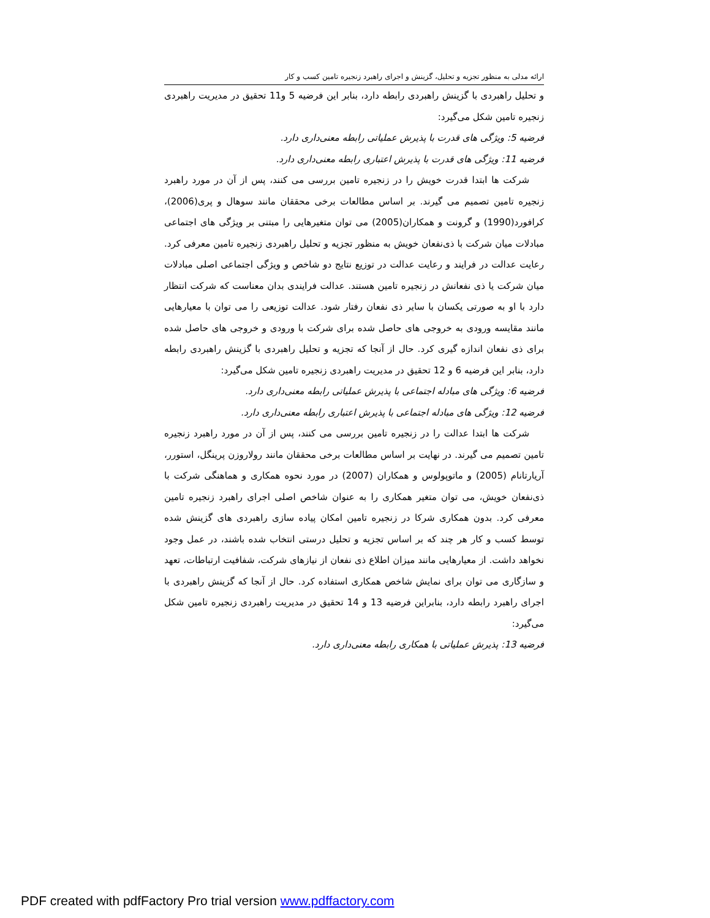ارائه مدلی به منظور تجزیه و تحلیل، گزینش و اجرای راهبرد زنجیره تامین کسب و کار
و تحلیل راهبردی با گزینش راهبردی رابطه دارد، بنابر این فرضیه 5 و11 تحقیق در مدیریت راهبردی زنجیره تامین شکل می‌گیرد:
فرضیه 5: ویژگی های قدرت با پذیرش عملیاتی رابطه معنی‌داری دارد.
فرضیه 11: ویژگی های قدرت با پذیرش اعتباری رابطه معنی‌داری دارد.
شرکت ها ابتدا قدرت خویش را در زنجیره تامین بررسی می کنند، پس از آن در مورد راهبرد زنجیره تامین تصمیم می گیرند. بر اساس مطالعات برخی محققان مانند سوهال و پری(2006)، کرافورد(1990) و گرونت و همکاران(2005) می توان متغیرهایی را مبتنی بر ویژگی های اجتماعی مبادلات میان شرکت با ذی‌نفعان خویش به منظور تجزیه و تحلیل راهبردی زنجیره تامین معرفی کرد. رعایت عدالت در فرایند و رعایت عدالت در توزیع نتایج دو شاخص و ویژگی اجتماعی اصلی مبادلات میان شرکت یا ذی نفعانش در زنجیره تامین هستند. عدالت فرایندی بدان معناست که شرکت انتظار دارد با او به صورتی یکسان با سایر ذی نفعان رفتار شود. عدالت توزیعی را می توان با معیارهایی مانند مقایسه ورودی به خروجی های حاصل شده برای شرکت با ورودی و خروجی های حاصل شده برای ذی نفعان اندازه گیری کرد. حال از آنجا که تجزیه و تحلیل راهبردی با گزینش راهبردی رابطه دارد، بنابر این فرضیه 6 و 12 تحقیق در مدیریت راهبردی زنجیره تامین شکل می‌گیرد:
فرضیه 6: ویژگی های مبادله اجتماعی با پذیرش عملیاتی رابطه معنی‌داری دارد.
فرضیه 12: ویژگی های مبادله اجتماعی با پذیرش اعتباری رابطه معنی‌داری دارد.
شرکت ها ابتدا عدالت را در زنجیره تامین بررسی می کنند، پس از آن در مورد راهبرد زنجیره تامین تصمیم می گیرند. در نهایت بر اساس مطالعات برخی محققان مانند رولاروزن پرینگل، استورر، آریارتانام (2005) و ماتوپولوس و همکاران (2007) در مورد نحوه همکاری و هماهنگی شرکت با ذی‌نفعان خویش، می توان متغیر همکاری را به عنوان شاخص اصلی اجرای راهبرد زنجیره تامین معرفی کرد. بدون همکاری شرکا در زنجیره تامین امکان پیاده سازی راهبردی های گزینش شده توسط کسب و کار هر چند که بر اساس تجزیه و تحلیل درستی انتخاب شده باشند، در عمل وجود نخواهد داشت. از معیارهایی مانند میزان اطلاع ذی نفعان از نیازهای شرکت، شفافیت ارتباطات، تعهد و سازگاری می توان برای نمایش شاخص همکاری استفاده کرد. حال از آنجا که گزینش راهبردی با اجرای راهبرد رابطه دارد، بنابراین فرضیه 13 و 14 تحقیق در مدیریت راهبردی زنجیره تامین شکل می‌گیرد:
فرضیه 13: پذیرش عملیاتی با همکاری رابطه معنی‌داری دارد.
PDF created with pdfFactory Pro trial version www.pdffactory.com